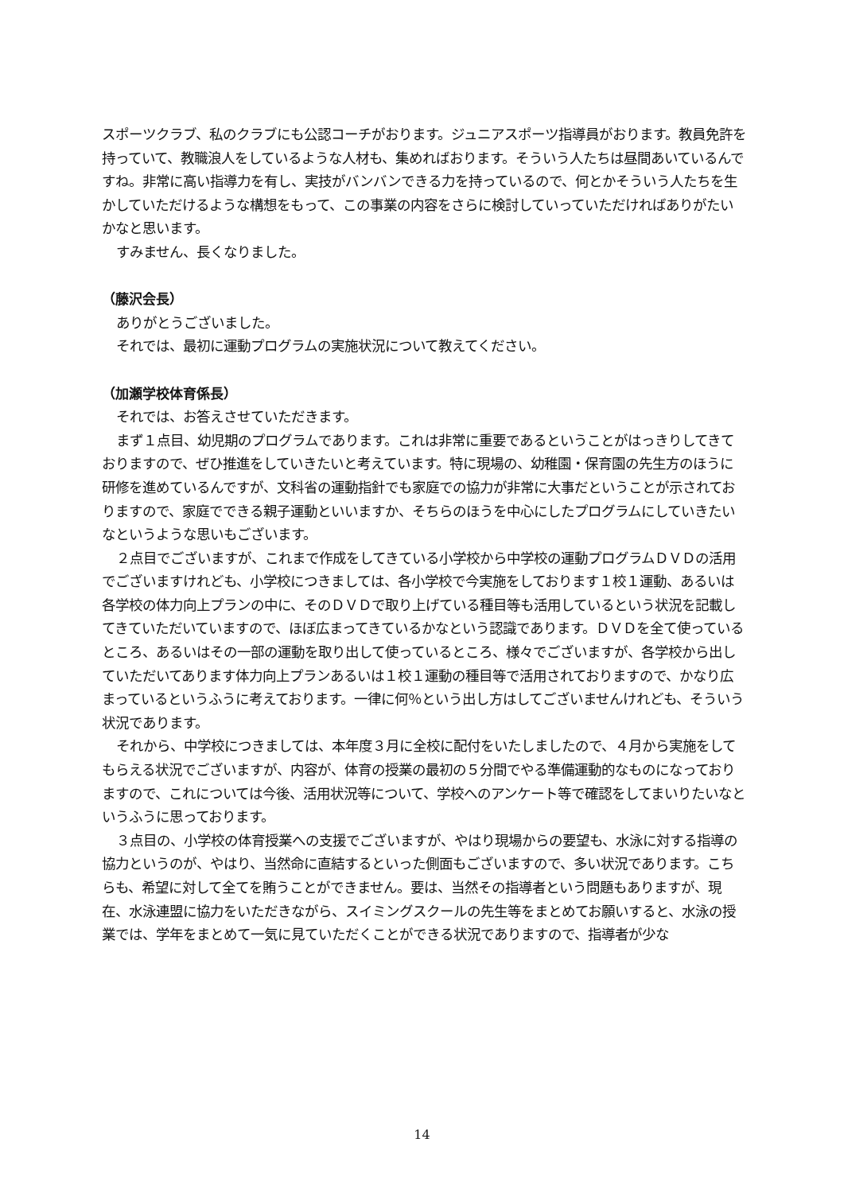スポーツクラブ、私のクラブにも公認コーチがおります。ジュニアスポーツ指導員がおります。教員免許を持っていて、教職浪人をしているような人材も、集めればおります。そういう人たちは昼間あいているんですね。非常に高い指導力を有し、実技がバンバンできる力を持っているので、何とかそういう人たちを生かしていただけるような構想をもって、この事業の内容をさらに検討していっていただければありがたいかなと思います。
すみません、長くなりました。
（藤沢会長）
ありがとうございました。
それでは、最初に運動プログラムの実施状況について教えてください。
（加瀬学校体育係長）
それでは、お答えさせていただきます。
まず１点目、幼児期のプログラムであります。これは非常に重要であるということがはっきりしてきておりますので、ぜひ推進をしていきたいと考えています。特に現場の、幼稚園・保育園の先生方のほうに研修を進めているんですが、文科省の運動指針でも家庭での協力が非常に大事だということが示されておりますので、家庭でできる親子運動といいますか、そちらのほうを中心にしたプログラムにしていきたいなというような思いもございます。
２点目でございますが、これまで作成をしてきている小学校から中学校の運動プログラムＤＶＤの活用でございますけれども、小学校につきましては、各小学校で今実施をしております１校１運動、あるいは各学校の体力向上プランの中に、そのＤＶＤで取り上げている種目等も活用しているという状況を記載してきていただいていますので、ほぼ広まってきているかなという認識であります。ＤＶＤを全て使っているところ、あるいはその一部の運動を取り出して使っているところ、様々でございますが、各学校から出していただいてあります体力向上プランあるいは１校１運動の種目等で活用されておりますので、かなり広まっているというふうに考えております。一律に何％という出し方はしてございませんけれども、そういう状況であります。
それから、中学校につきましては、本年度３月に全校に配付をいたしましたので、４月から実施をしてもらえる状況でございますが、内容が、体育の授業の最初の５分間でやる準備運動的なものになっておりますので、これについては今後、活用状況等について、学校へのアンケート等で確認をしてまいりたいなというふうに思っております。
３点目の、小学校の体育授業への支援でございますが、やはり現場からの要望も、水泳に対する指導の協力というのが、やはり、当然命に直結するといった側面もございますので、多い状況であります。こちらも、希望に対して全てを賄うことができません。要は、当然その指導者という問題もありますが、現在、水泳連盟に協力をいただきながら、スイミングスクールの先生等をまとめてお願いすると、水泳の授業では、学年をまとめて一気に見ていただくことができる状況でありますので、指導者が少な
14